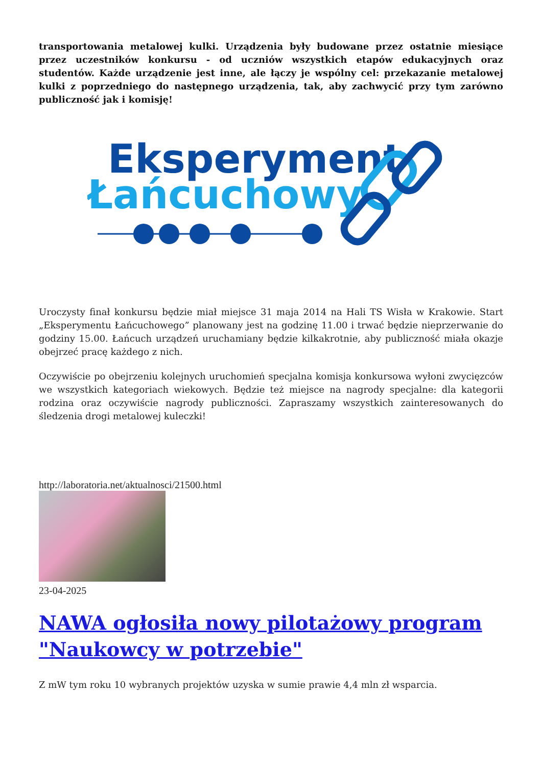transportowania metalowej kulki. Urządzenia były budowane przez ostatnie miesiące przez uczestników konkursu - od uczniów wszystkich etapów edukacyjnych oraz studentów. Każde urządzenie jest inne, ale łączy je wspólny cel: przekazanie metalowej kulki z poprzedniego do następnego urządzenia, tak, aby zachwycić przy tym zarówno publiczność jak i komisję!
Eksperyment
Łańcuchowy
Uroczysty finał konkursu będzie miał miejsce 31 maja 2014 na Hali TS Wisła w Krakowie. Start „Eksperymentu Łańcuchowego” planowany jest na godzinę 11.00 i trwać będzie nieprzerwanie do godziny 15.00. Łańcuch urządzeń uruchamiany będzie kilkakrotnie, aby publiczność miała okazje obejrzeć pracę każdego z nich.
Oczywiście po obejrzeniu kolejnych uruchomień specjalna komisja konkursowa wyłoni zwycięzców we wszystkich kategoriach wiekowych. Będzie też miejsce na nagrody specjalne: dla kategorii rodzina oraz oczywiście nagrody publiczności. Zapraszamy wszystkich zainteresowanych do śledzenia drogi metalowej kuleczki!
http://laboratoria.net/aktualnosci/21500.html
23-04-2025
NAWA ogłosiła nowy pilotażowy program "Naukowcy w potrzebie"
Z mW tym roku 10 wybranych projektów uzyska w sumie prawie 4,4 mln zł wsparcia.